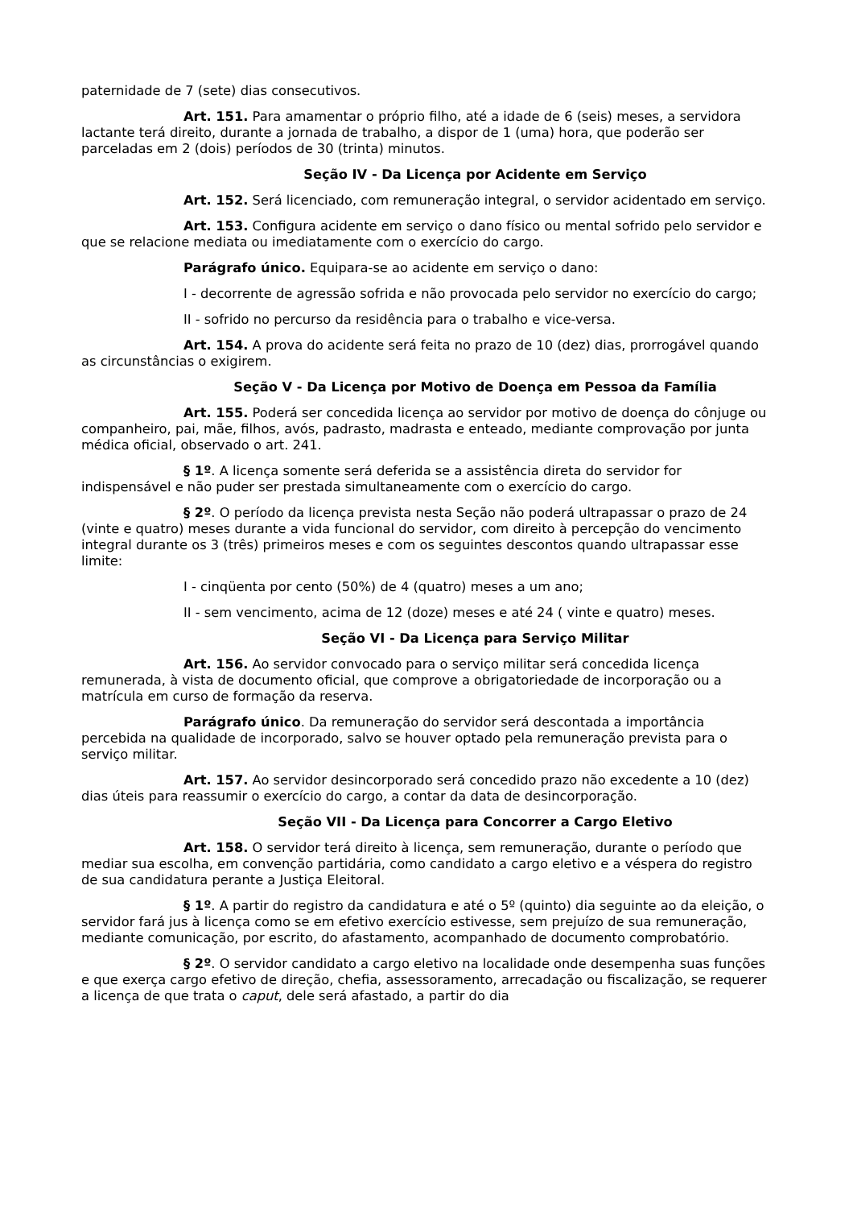paternidade de 7 (sete) dias consecutivos.
Art. 151. Para amamentar o próprio filho, até a idade de 6 (seis) meses, a servidora lactante terá direito, durante a jornada de trabalho, a dispor de 1 (uma) hora, que poderão ser parceladas em 2 (dois) períodos de 30 (trinta) minutos.
Seção IV - Da Licença por Acidente em Serviço
Art. 152. Será licenciado, com remuneração integral, o servidor acidentado em serviço.
Art. 153. Configura acidente em serviço o dano físico ou mental sofrido pelo servidor e que se relacione mediata ou imediatamente com o exercício do cargo.
Parágrafo único. Equipara-se ao acidente em serviço o dano:
I - decorrente de agressão sofrida e não provocada pelo servidor no exercício do cargo;
II - sofrido no percurso da residência para o trabalho e vice-versa.
Art. 154. A prova do acidente será feita no prazo de 10 (dez) dias, prorrogável quando as circunstâncias o exigirem.
Seção V - Da Licença por Motivo de Doença em Pessoa da Família
Art. 155. Poderá ser concedida licença ao servidor por motivo de doença do cônjuge ou companheiro, pai, mãe, filhos, avós, padrasto, madrasta e enteado, mediante comprovação por junta médica oficial, observado o art. 241.
§ 1º. A licença somente será deferida se a assistência direta do servidor for indispensável e não puder ser prestada simultaneamente com o exercício do cargo.
§ 2º. O período da licença prevista nesta Seção não poderá ultrapassar o prazo de 24 (vinte e quatro) meses durante a vida funcional do servidor, com direito à percepção do vencimento integral durante os 3 (três) primeiros meses e com os seguintes descontos quando ultrapassar esse limite:
I - cinqüenta por cento (50%) de 4 (quatro) meses a um ano;
II - sem vencimento, acima de 12 (doze) meses e até 24 ( vinte e quatro) meses.
Seção VI - Da Licença para Serviço Militar
Art. 156. Ao servidor convocado para o serviço militar será concedida licença remunerada, à vista de documento oficial, que comprove a obrigatoriedade de incorporação ou a matrícula em curso de formação da reserva.
Parágrafo único. Da remuneração do servidor será descontada a importância percebida na qualidade de incorporado, salvo se houver optado pela remuneração prevista para o serviço militar.
Art. 157. Ao servidor desincorporado será concedido prazo não excedente a 10 (dez) dias úteis para reassumir o exercício do cargo, a contar da data de desincorporação.
Seção VII - Da Licença para Concorrer a Cargo Eletivo
Art. 158. O servidor terá direito à licença, sem remuneração, durante o período que mediar sua escolha, em convenção partidária, como candidato a cargo eletivo e a véspera do registro de sua candidatura perante a Justiça Eleitoral.
§ 1º. A partir do registro da candidatura e até o 5º (quinto) dia seguinte ao da eleição, o servidor fará jus à licença como se em efetivo exercício estivesse, sem prejuízo de sua remuneração, mediante comunicação, por escrito, do afastamento, acompanhado de documento comprobatório.
§ 2º. O servidor candidato a cargo eletivo na localidade onde desempenha suas funções e que exerça cargo efetivo de direção, chefia, assessoramento, arrecadação ou fiscalização, se requerer a licença de que trata o caput, dele será afastado, a partir do dia